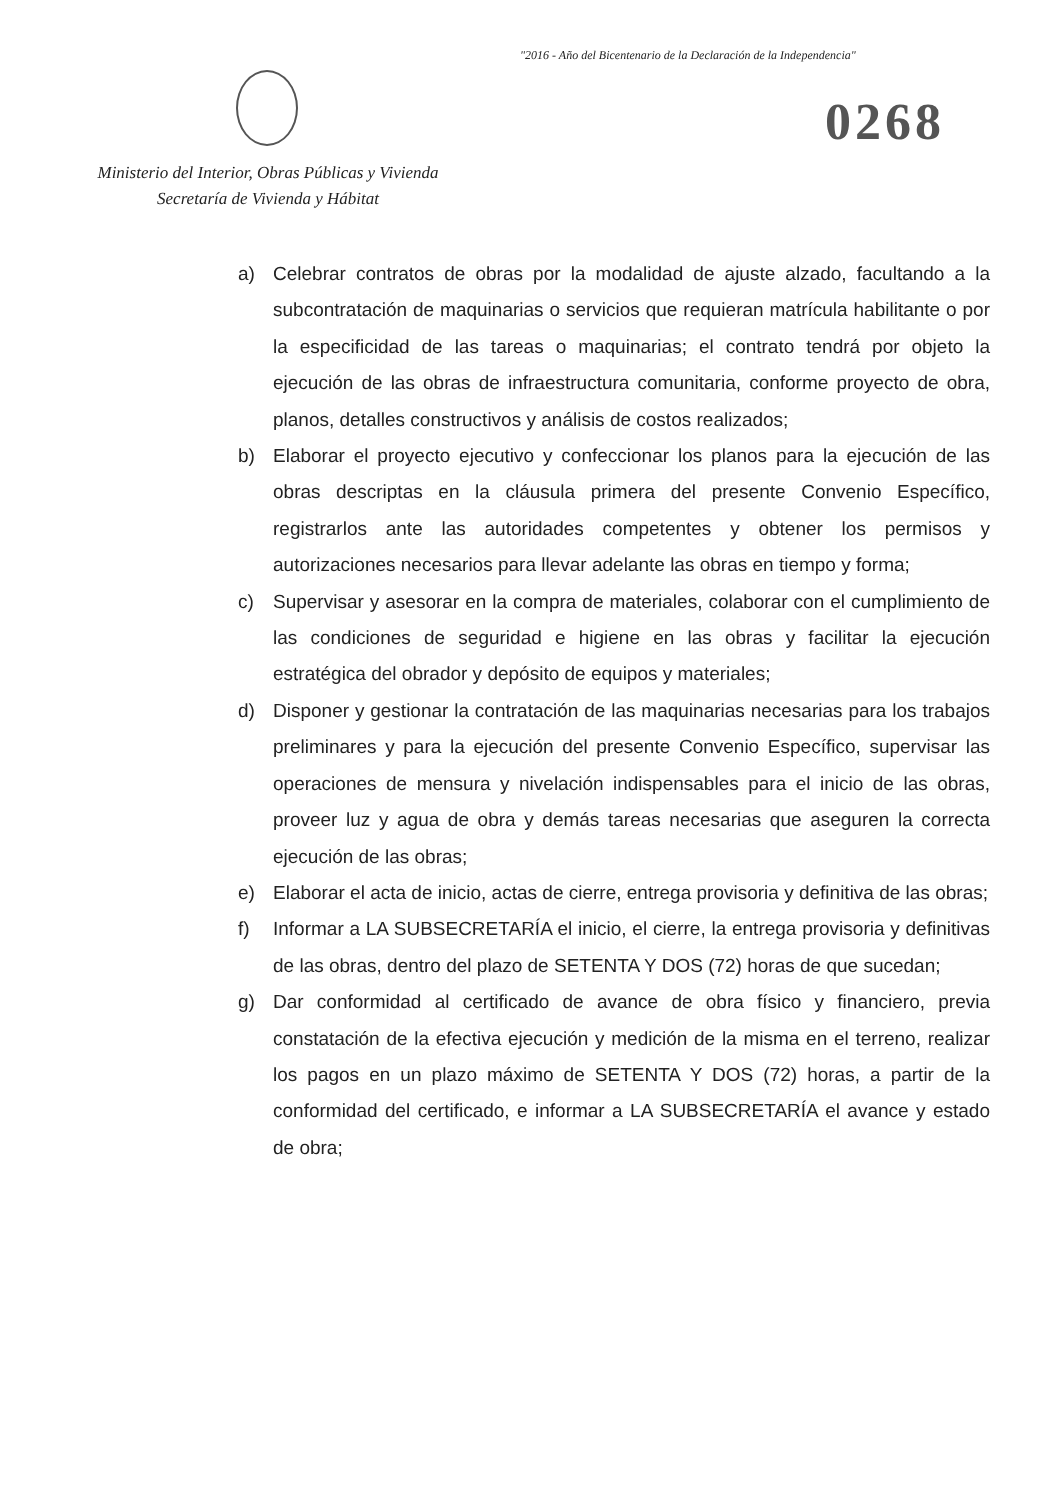"2016 - Año del Bicentenario de la Declaración de la Independencia"
0268
Ministerio del Interior, Obras Públicas y Vivienda
Secretaría de Vivienda y Hábitat
a) Celebrar contratos de obras por la modalidad de ajuste alzado, facultando a la subcontratación de maquinarias o servicios que requieran matrícula habilitante o por la especificidad de las tareas o maquinarias; el contrato tendrá por objeto la ejecución de las obras de infraestructura comunitaria, conforme proyecto de obra, planos, detalles constructivos y análisis de costos realizados;
b) Elaborar el proyecto ejecutivo y confeccionar los planos para la ejecución de las obras descriptas en la cláusula primera del presente Convenio Específico, registrarlos ante las autoridades competentes y obtener los permisos y autorizaciones necesarios para llevar adelante las obras en tiempo y forma;
c) Supervisar y asesorar en la compra de materiales, colaborar con el cumplimiento de las condiciones de seguridad e higiene en las obras y facilitar la ejecución estratégica del obrador y depósito de equipos y materiales;
d) Disponer y gestionar la contratación de las maquinarias necesarias para los trabajos preliminares y para la ejecución del presente Convenio Específico, supervisar las operaciones de mensura y nivelación indispensables para el inicio de las obras, proveer luz y agua de obra y demás tareas necesarias que aseguren la correcta ejecución de las obras;
e) Elaborar el acta de inicio, actas de cierre, entrega provisoria y definitiva de las obras;
f) Informar a LA SUBSECRETARÍA el inicio, el cierre, la entrega provisoria y definitivas de las obras, dentro del plazo de SETENTA Y DOS (72) horas de que sucedan;
g) Dar conformidad al certificado de avance de obra físico y financiero, previa constatación de la efectiva ejecución y medición de la misma en el terreno, realizar los pagos en un plazo máximo de SETENTA Y DOS (72) horas, a partir de la conformidad del certificado, e informar a LA SUBSECRETARÍA el avance y estado de obra;